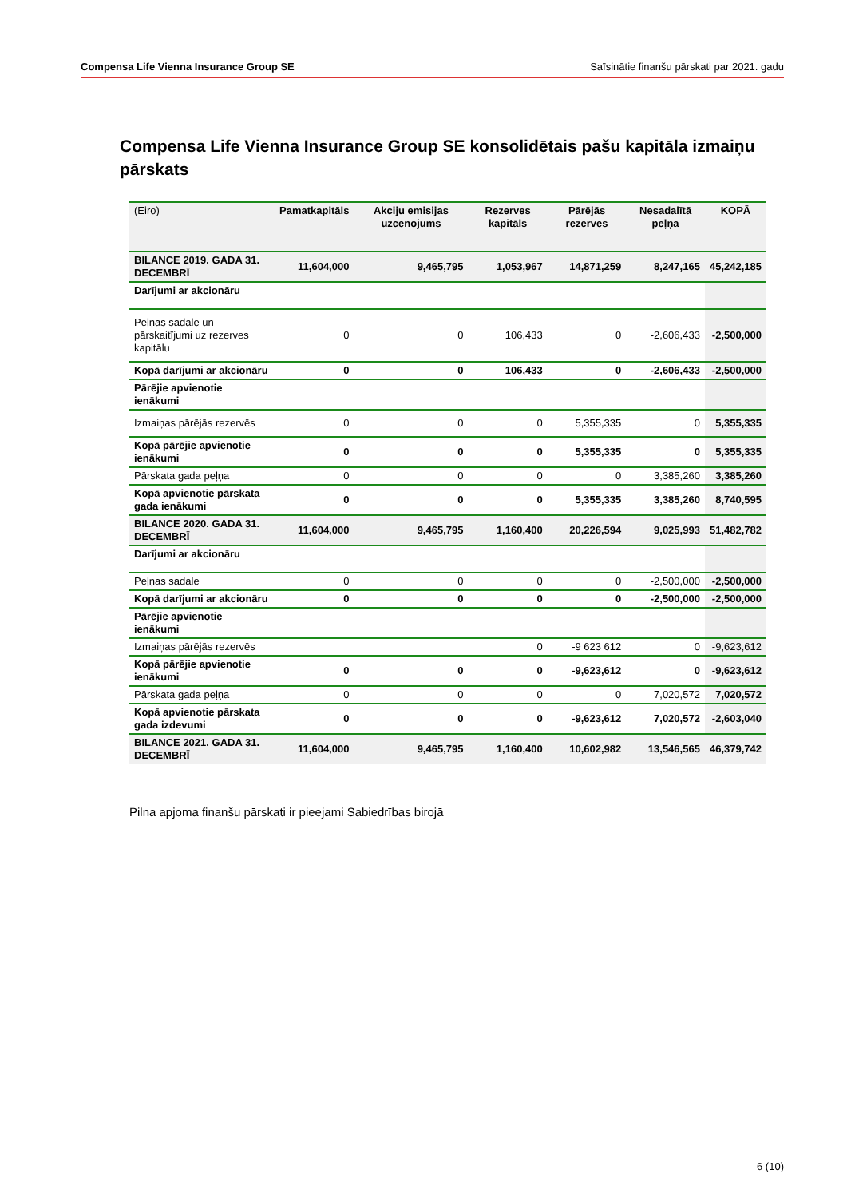Compensa Life Vienna Insurance Group SE Saīsinātie finanšu pārskati par 2021. gadu
Compensa Life Vienna Insurance Group SE konsolidētais pašu kapitāla izmaiņu pārskats
| (Eiro) | Pamatkapitāls | Akciju emisijas uzcenojums | Rezerves kapitāls | Pārējās rezerves | Nesadalītā peļņa | KOPĀ |
| --- | --- | --- | --- | --- | --- | --- |
| BILANCE 2019. GADA 31. DECEMBRĪ | 11,604,000 | 9,465,795 | 1,053,967 | 14,871,259 | 8,247,165 | 45,242,185 |
| Darījumi ar akcionāru | | | | | | |
| Peļņas sadale un pārskaitījumi uz rezerves kapitālu | 0 | 0 | 106,433 | 0 | -2,606,433 | -2,500,000 |
| Kopā darījumi ar akcionāru | 0 | 0 | 106,433 | 0 | -2,606,433 | -2,500,000 |
| Pārējie apvienotie ienākumi | | | | | | |
| Izmaiņas pārējās rezervēs | 0 | 0 | 0 | 5,355,335 | 0 | 5,355,335 |
| Kopā pārējie apvienotie ienākumi | 0 | 0 | 0 | 5,355,335 | 0 | 5,355,335 |
| Pārskata gada peļņa | 0 | 0 | 0 | 0 | 3,385,260 | 3,385,260 |
| Kopā apvienotie pārskata gada ienākumi | 0 | 0 | 0 | 5,355,335 | 3,385,260 | 8,740,595 |
| BILANCE 2020. GADA 31. DECEMBRĪ | 11,604,000 | 9,465,795 | 1,160,400 | 20,226,594 | 9,025,993 | 51,482,782 |
| Darījumi ar akcionāru | | | | | | |
| Peļņas sadale | 0 | 0 | 0 | 0 | -2,500,000 | -2,500,000 |
| Kopā darījumi ar akcionāru | 0 | 0 | 0 | 0 | -2,500,000 | -2,500,000 |
| Pārējie apvienotie ienākumi | | | | | | |
| Izmaiņas pārējās rezervēs | | | 0 | -9 623 612 | 0 | -9,623,612 |
| Kopā pārējie apvienotie ienākumi | 0 | 0 | 0 | -9,623,612 | 0 | -9,623,612 |
| Pārskata gada peļņa | 0 | 0 | 0 | 0 | 7,020,572 | 7,020,572 |
| Kopā apvienotie pārskata gada izdevumi | 0 | 0 | 0 | -9,623,612 | 7,020,572 | -2,603,040 |
| BILANCE 2021. GADA 31. DECEMBRĪ | 11,604,000 | 9,465,795 | 1,160,400 | 10,602,982 | 13,546,565 | 46,379,742 |
Pilna apjoma finanšu pārskati ir pieejami Sabiedrības birojā
6 (10)